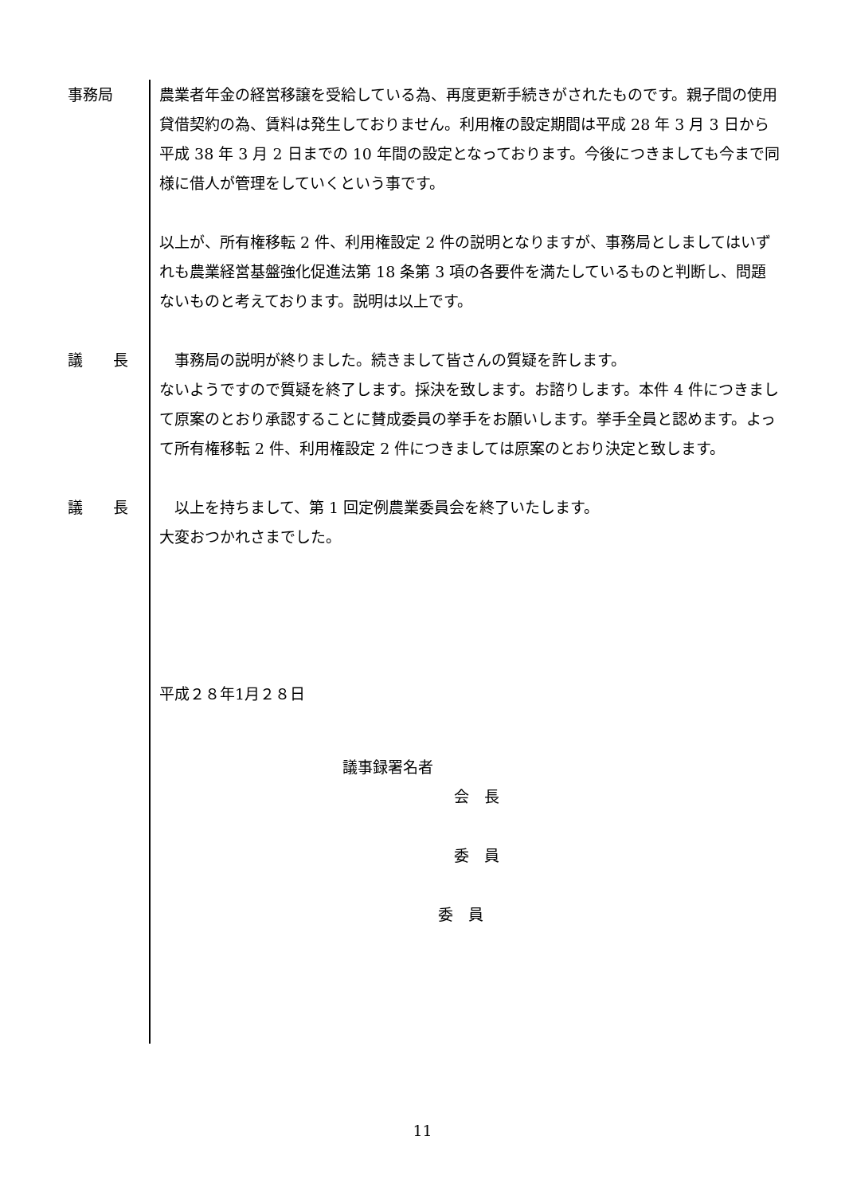事務局 農業者年金の経営移譲を受給している為、再度更新手続きがされたものです。親子間の使用貸借契約の為、賃料は発生しておりません。利用権の設定期間は平成 28 年 3 月 3 日から平成 38 年 3 月 2 日までの 10 年間の設定となっております。今後につきましても今まで同様に借人が管理をしていくという事です。
以上が、所有権移転 2 件、利用権設定 2 件の説明となりますが、事務局としましてはいずれも農業経営基盤強化促進法第 18 条第 3 項の各要件を満たしているものと判断し、問題ないものと考えております。説明は以上です。
議　　長 　事務局の説明が終りました。続きまして皆さんの質疑を許します。
ないようですので質疑を終了します。採決を致します。お諮りします。本件 4 件につきまして原案のとおり承認することに賛成委員の挙手をお願いします。挙手全員と認めます。よって所有権移転 2 件、利用権設定 2 件につきましては原案のとおり決定と致します。
議　　長 　以上を持ちまして、第 1 回定例農業委員会を終了いたします。
大変おつかれさまでした。
平成２８年1月２８日
議事録署名者
会　長
委　員
委　員
11